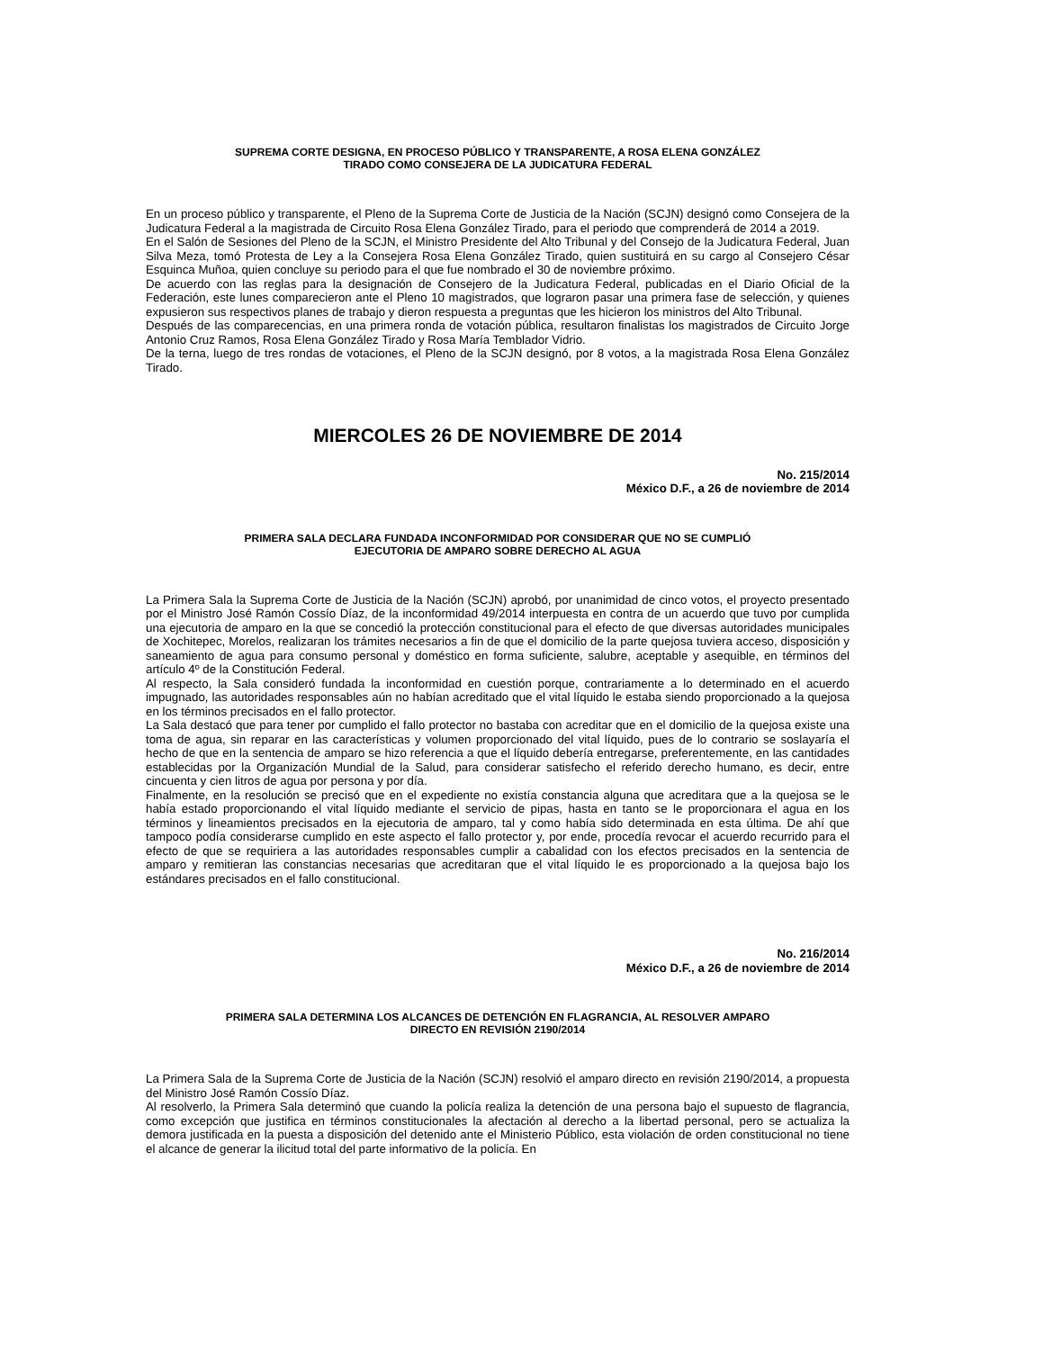SUPREMA CORTE DESIGNA, EN PROCESO PÚBLICO Y TRANSPARENTE, A ROSA ELENA GONZÁLEZ
TIRADO COMO CONSEJERA DE LA JUDICATURA FEDERAL
En un proceso público y transparente, el Pleno de la Suprema Corte de Justicia de la Nación (SCJN) designó como Consejera de la Judicatura Federal a la magistrada de Circuito Rosa Elena González Tirado, para el periodo que comprenderá de 2014 a 2019.
En el Salón de Sesiones del Pleno de la SCJN, el Ministro Presidente del Alto Tribunal y del Consejo de la Judicatura Federal, Juan Silva Meza, tomó Protesta de Ley a la Consejera Rosa Elena González Tirado, quien sustituirá en su cargo al Consejero César Esquinca Muñoa, quien concluye su periodo para el que fue nombrado el 30 de noviembre próximo.
De acuerdo con las reglas para la designación de Consejero de la Judicatura Federal, publicadas en el Diario Oficial de la Federación, este lunes comparecieron ante el Pleno 10 magistrados, que lograron pasar una primera fase de selección, y quienes expusieron sus respectivos planes de trabajo y dieron respuesta a preguntas que les hicieron los ministros del Alto Tribunal.
Después de las comparecencias, en una primera ronda de votación pública, resultaron finalistas los magistrados de Circuito Jorge Antonio Cruz Ramos, Rosa Elena González Tirado y Rosa María Temblador Vidrio.
De la terna, luego de tres rondas de votaciones, el Pleno de la SCJN designó, por 8 votos, a la magistrada Rosa Elena González Tirado.
MIERCOLES 26 DE NOVIEMBRE DE 2014
No. 215/2014
México D.F., a 26 de noviembre de 2014
PRIMERA SALA DECLARA FUNDADA INCONFORMIDAD POR CONSIDERAR QUE NO SE CUMPLIÓ
EJECUTORIA DE AMPARO SOBRE DERECHO AL AGUA
La Primera Sala la Suprema Corte de Justicia de la Nación (SCJN) aprobó, por unanimidad de cinco votos, el proyecto presentado por el Ministro José Ramón Cossío Díaz, de la inconformidad 49/2014 interpuesta en contra de un acuerdo que tuvo por cumplida una ejecutoria de amparo en la que se concedió la protección constitucional para el efecto de que diversas autoridades municipales de Xochitepec, Morelos, realizaran los trámites necesarios a fin de que el domicilio de la parte quejosa tuviera acceso, disposición y saneamiento de agua para consumo personal y doméstico en forma suficiente, salubre, aceptable y asequible, en términos del artículo 4º de la Constitución Federal.
Al respecto, la Sala consideró fundada la inconformidad en cuestión porque, contrariamente a lo determinado en el acuerdo impugnado, las autoridades responsables aún no habían acreditado que el vital líquido le estaba siendo proporcionado a la quejosa en los términos precisados en el fallo protector.
La Sala destacó que para tener por cumplido el fallo protector no bastaba con acreditar que en el domicilio de la quejosa existe una toma de agua, sin reparar en las características y volumen proporcionado del vital líquido, pues de lo contrario se soslayaría el hecho de que en la sentencia de amparo se hizo referencia a que el líquido debería entregarse, preferentemente, en las cantidades establecidas por la Organización Mundial de la Salud, para considerar satisfecho el referido derecho humano, es decir, entre cincuenta y cien litros de agua por persona y por día.
Finalmente, en la resolución se precisó que en el expediente no existía constancia alguna que acreditara que a la quejosa se le había estado proporcionando el vital líquido mediante el servicio de pipas, hasta en tanto se le proporcionara el agua en los términos y lineamientos precisados en la ejecutoria de amparo, tal y como había sido determinada en esta última. De ahí que tampoco podía considerarse cumplido en este aspecto el fallo protector y, por ende, procedía revocar el acuerdo recurrido para el efecto de que se requiriera a las autoridades responsables cumplir a cabalidad con los efectos precisados en la sentencia de amparo y remitieran las constancias necesarias que acreditaran que el vital líquido le es proporcionado a la quejosa bajo los estándares precisados en el fallo constitucional.
No. 216/2014
México D.F., a 26 de noviembre de 2014
PRIMERA SALA DETERMINA LOS ALCANCES DE DETENCIÓN EN FLAGRANCIA, AL RESOLVER AMPARO
DIRECTO EN REVISIÓN 2190/2014
La Primera Sala de la Suprema Corte de Justicia de la Nación (SCJN) resolvió el amparo directo en revisión 2190/2014, a propuesta del Ministro José Ramón Cossío Díaz.
Al resolverlo, la Primera Sala determinó que cuando la policía realiza la detención de una persona bajo el supuesto de flagrancia, como excepción que justifica en términos constitucionales la afectación al derecho a la libertad personal, pero se actualiza la demora justificada en la puesta a disposición del detenido ante el Ministerio Público, esta violación de orden constitucional no tiene el alcance de generar la ilicitud total del parte informativo de la policía. En